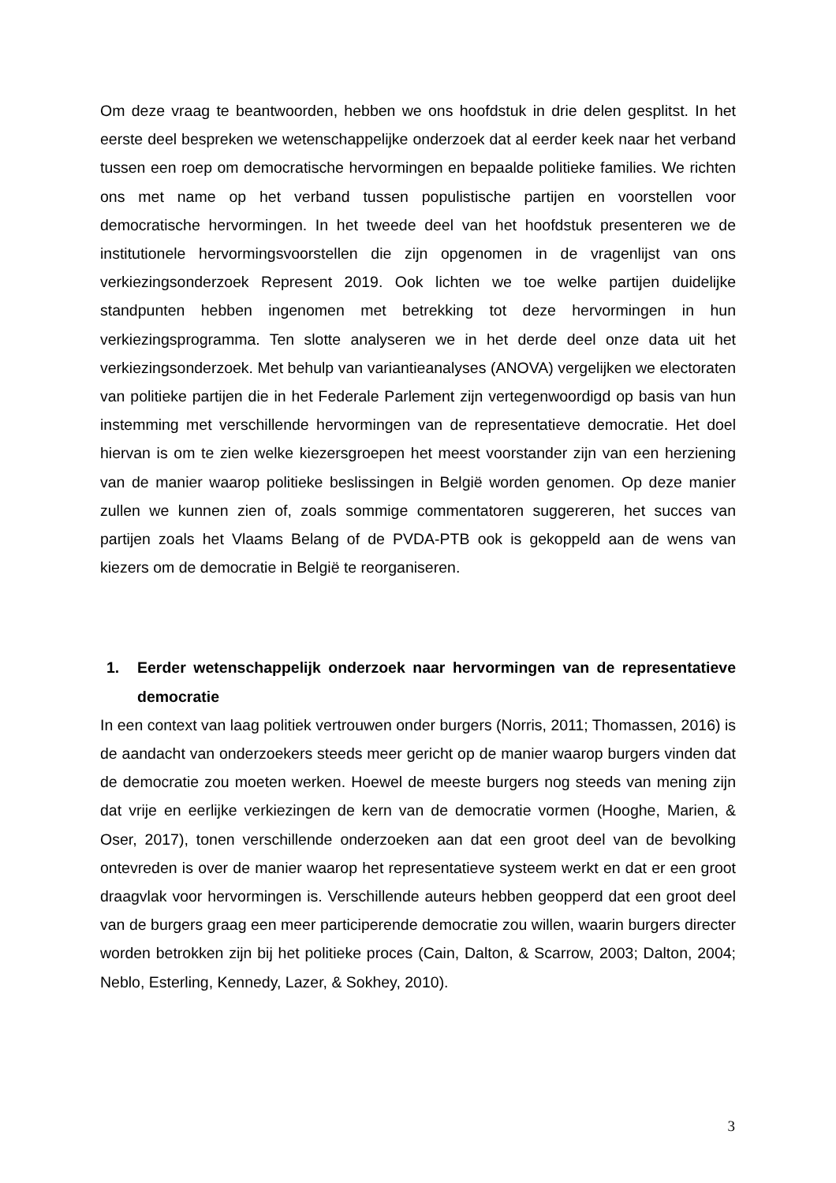Om deze vraag te beantwoorden, hebben we ons hoofdstuk in drie delen gesplitst. In het eerste deel bespreken we wetenschappelijke onderzoek dat al eerder keek naar het verband tussen een roep om democratische hervormingen en bepaalde politieke families. We richten ons met name op het verband tussen populistische partijen en voorstellen voor democratische hervormingen. In het tweede deel van het hoofdstuk presenteren we de institutionele hervormingsvoorstellen die zijn opgenomen in de vragenlijst van ons verkiezingsonderzoek Represent 2019. Ook lichten we toe welke partijen duidelijke standpunten hebben ingenomen met betrekking tot deze hervormingen in hun verkiezingsprogramma. Ten slotte analyseren we in het derde deel onze data uit het verkiezingsonderzoek. Met behulp van variantieanalyses (ANOVA) vergelijken we electoraten van politieke partijen die in het Federale Parlement zijn vertegenwoordigd op basis van hun instemming met verschillende hervormingen van de representatieve democratie. Het doel hiervan is om te zien welke kiezersgroepen het meest voorstander zijn van een herziening van de manier waarop politieke beslissingen in België worden genomen. Op deze manier zullen we kunnen zien of, zoals sommige commentatoren suggereren, het succes van partijen zoals het Vlaams Belang of de PVDA-PTB ook is gekoppeld aan de wens van kiezers om de democratie in België te reorganiseren.
1. Eerder wetenschappelijk onderzoek naar hervormingen van de representatieve democratie
In een context van laag politiek vertrouwen onder burgers (Norris, 2011; Thomassen, 2016) is de aandacht van onderzoekers steeds meer gericht op de manier waarop burgers vinden dat de democratie zou moeten werken. Hoewel de meeste burgers nog steeds van mening zijn dat vrije en eerlijke verkiezingen de kern van de democratie vormen (Hooghe, Marien, & Oser, 2017), tonen verschillende onderzoeken aan dat een groot deel van de bevolking ontevreden is over de manier waarop het representatieve systeem werkt en dat er een groot draagvlak voor hervormingen is. Verschillende auteurs hebben geopperd dat een groot deel van de burgers graag een meer participerende democratie zou willen, waarin burgers directer worden betrokken zijn bij het politieke proces (Cain, Dalton, & Scarrow, 2003; Dalton, 2004; Neblo, Esterling, Kennedy, Lazer, & Sokhey, 2010).
3